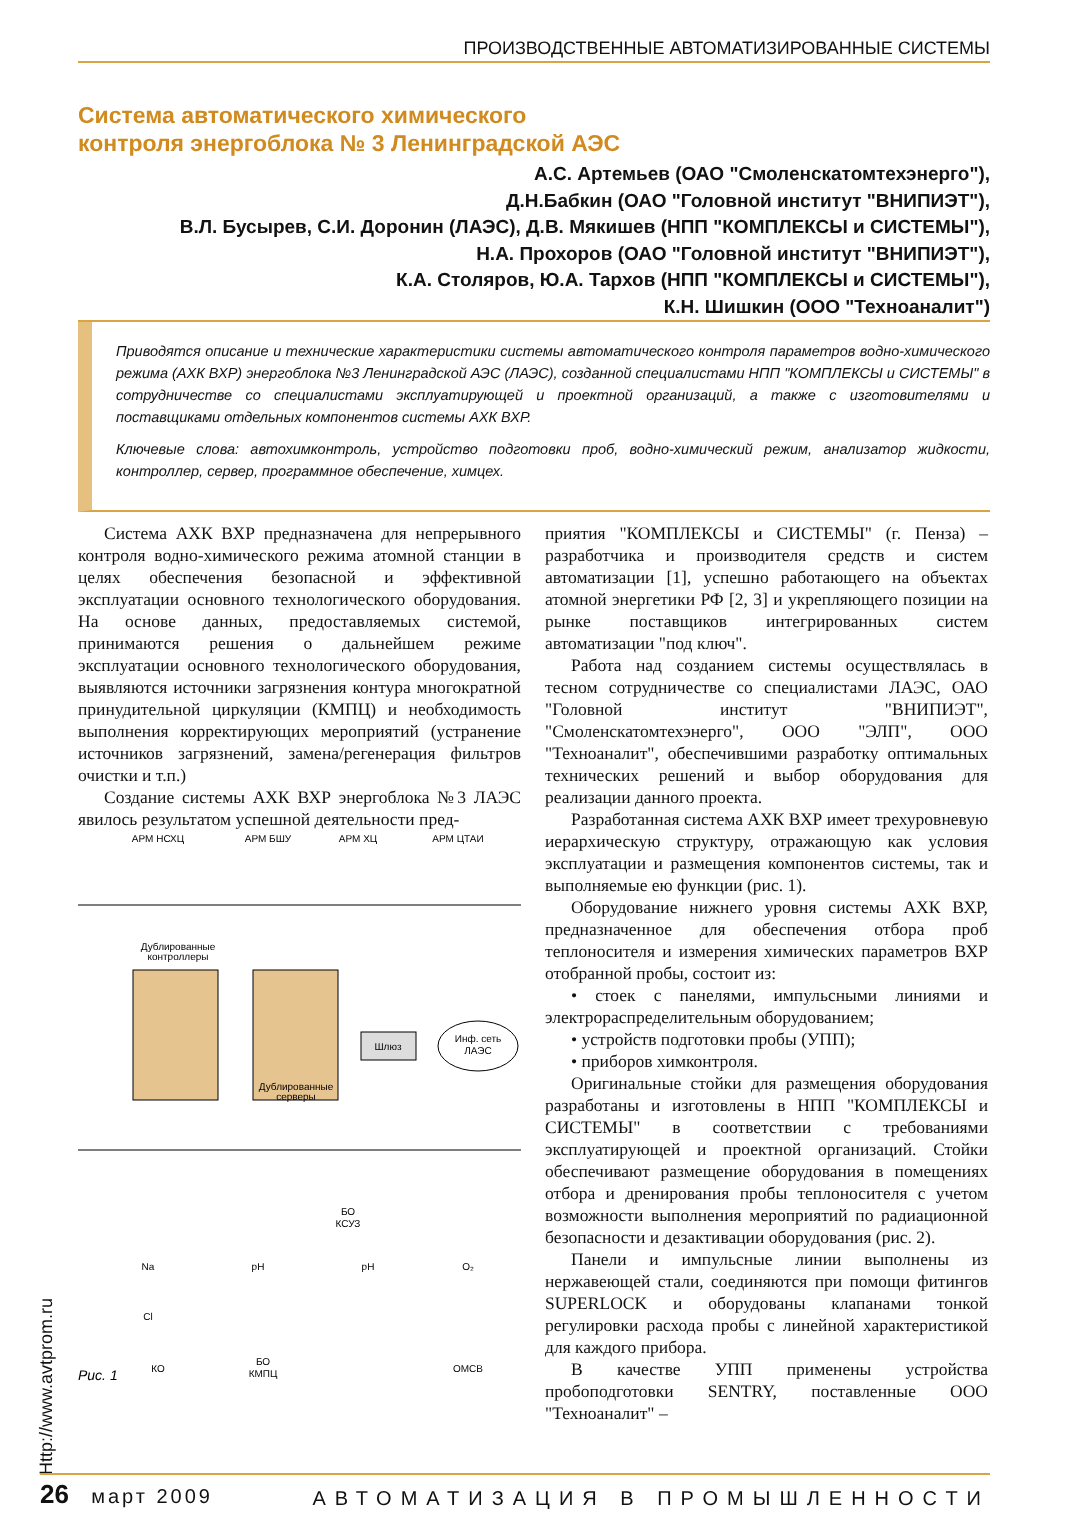ПРОИЗВОДСТВЕННЫЕ АВТОМАТИЗИРОВАННЫЕ СИСТЕМЫ
Система автоматического химического
контроля энергоблока № 3 Ленинградской АЭС
А.С. Артемьев (ОАО "Смоленскатомтехэнерго"),
Д.Н.Бабкин (ОАО "Головной институт "ВНИПИЭТ"),
В.Л. Бусырев, С.И. Доронин (ЛАЭС), Д.В. Мякишев (НПП "КОМПЛЕКСЫ и СИСТЕМЫ"),
Н.А. Прохоров (ОАО "Головной институт "ВНИПИЭТ"),
К.А. Столяров, Ю.А. Тархов (НПП "КОМПЛЕКСЫ и СИСТЕМЫ"),
К.Н. Шишкин (ООО "Техноаналит")
Приводятся описание и технические характеристики системы автоматического контроля параметров водно-химического режима (АХК ВХР) энергоблока №3 Ленинградской АЭС (ЛАЭС), созданной специалистами НПП "КОМПЛЕКСЫ и СИСТЕМЫ" в сотрудничестве со специалистами эксплуатирующей и проектной организаций, а также с изготовителями и поставщиками отдельных компонентов системы АХК ВХР.
Ключевые слова: автохимконтроль, устройство подготовки проб, водно-химический режим, анализатор жидкости, контроллер, сервер, программное обеспечение, химцех.
Система АХК ВХР предназначена для непрерывного контроля водно-химического режима атомной станции в целях обеспечения безопасной и эффективной эксплуатации основного технологического оборудования. На основе данных, предоставляемых системой, принимаются решения о дальнейшем режиме эксплуатации основного технологического оборудования, выявляются источники загрязнения контура многократной принудительной циркуляции (КМПЦ) и необходимость выполнения корректирующих мероприятий (устранение источников загрязнений, замена/регенерация фильтров очистки и т.п.)
Создание системы АХК ВХР энергоблока №3 ЛАЭС явилось результатом успешной деятельности пред-
АРМ НСХЦ
АРМ БШУ
АРМ ХЦ
АРМ ЦТАИ
Шлюз
Инф. сеть
ЛАЭС
Дублированные
контроллеры
Дублированные
серверы
КО
БО
КМПЦ
БО
КСУЗ
ОМСВ
Na
Cl
pH
pH
O₂
Рис. 1
приятия "КОМПЛЕКСЫ и СИСТЕМЫ" (г. Пенза) – разработчика и производителя средств и систем автоматизации [1], успешно работающего на объектах атомной энергетики РФ [2, 3] и укрепляющего позиции на рынке поставщиков интегрированных систем автоматизации "под ключ".
Работа над созданием системы осуществлялась в тесном сотрудничестве со специалистами ЛАЭС, ОАО "Головной институт "ВНИПИЭТ", "Смоленскатомтехэнерго", ООО "ЭЛП", ООО "Техноаналит", обеспечившими разработку оптимальных технических решений и выбор оборудования для реализации данного проекта.
Разработанная система АХК ВХР имеет трехуровневую иерархическую структуру, отражающую как условия эксплуатации и размещения компонентов системы, так и выполняемые ею функции (рис. 1).
Оборудование нижнего уровня системы АХК ВХР, предназначенное для обеспечения отбора проб теплоносителя и измерения химических параметров ВХР отобранной пробы, состоит из:
• стоек с панелями, импульсными линиями и электрораспределительным оборудованием;
• устройств подготовки пробы (УПП);
• приборов химконтроля.
Оригинальные стойки для размещения оборудования разработаны и изготовлены в НПП "КОМПЛЕКСЫ и СИСТЕМЫ" в соответствии с требованиями эксплуатирующей и проектной организаций. Стойки обеспечивают размещение оборудования в помещениях отбора и дренирования пробы теплоносителя с учетом возможности выполнения мероприятий по радиационной безопасности и дезактивации оборудования (рис. 2).
Панели и импульсные линии выполнены из нержавеющей стали, соединяются при помощи фитингов SUPERLOCK и оборудованы клапанами тонкой регулировки расхода пробы с линейной характеристикой для каждого прибора.
В качестве УПП применены устройства пробоподготовки SENTRY, поставленные ООО "Техноаналит" –
Http://www.avtprom.ru
26 март 2009 АВТОМАТИЗАЦИЯ В ПРОМЫШЛЕННОСТИ